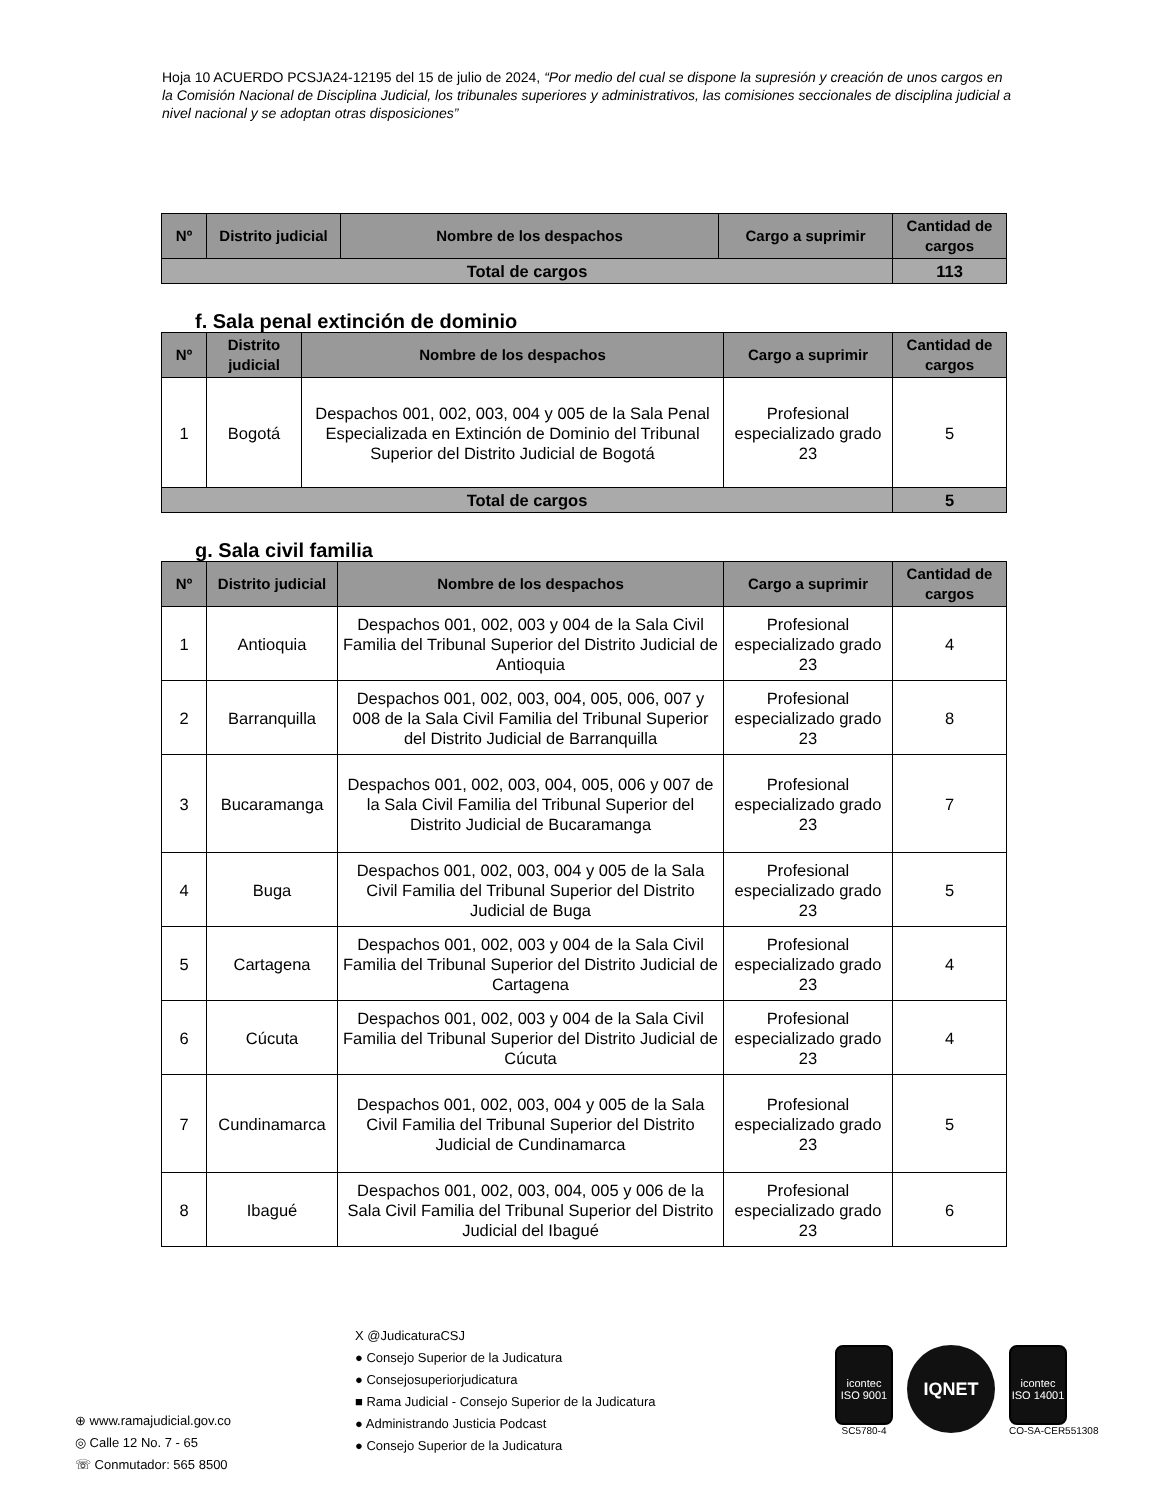Hoja 10 ACUERDO PCSJA24-12195 del 15 de julio de 2024, “Por medio del cual se dispone la supresión y creación de unos cargos en la Comisión Nacional de Disciplina Judicial, los tribunales superiores y administrativos, las comisiones seccionales de disciplina judicial a nivel nacional y se adoptan otras disposiciones”
| Nº | Distrito judicial | Nombre de los despachos | Cargo a suprimir | Cantidad de cargos |
| --- | --- | --- | --- | --- |
| Total de cargos | | | | 113 |
f. Sala penal extinción de dominio
| Nº | Distrito judicial | Nombre de los despachos | Cargo a suprimir | Cantidad de cargos |
| --- | --- | --- | --- | --- |
| 1 | Bogotá | Despachos 001, 002, 003, 004 y 005 de la Sala Penal Especializada en Extinción de Dominio del Tribunal Superior del Distrito Judicial de Bogotá | Profesional especializado grado 23 | 5 |
| Total de cargos | | | | 5 |
g. Sala civil familia
| Nº | Distrito judicial | Nombre de los despachos | Cargo a suprimir | Cantidad de cargos |
| --- | --- | --- | --- | --- |
| 1 | Antioquia | Despachos 001, 002, 003 y 004 de la Sala Civil Familia del Tribunal Superior del Distrito Judicial de Antioquia | Profesional especializado grado 23 | 4 |
| 2 | Barranquilla | Despachos 001, 002, 003, 004, 005, 006, 007 y 008 de la Sala Civil Familia del Tribunal Superior del Distrito Judicial de Barranquilla | Profesional especializado grado 23 | 8 |
| 3 | Bucaramanga | Despachos 001, 002, 003, 004, 005, 006 y 007 de la Sala Civil Familia del Tribunal Superior del Distrito Judicial de Bucaramanga | Profesional especializado grado 23 | 7 |
| 4 | Buga | Despachos 001, 002, 003, 004 y 005 de la Sala Civil Familia del Tribunal Superior del Distrito Judicial de Buga | Profesional especializado grado 23 | 5 |
| 5 | Cartagena | Despachos 001, 002, 003 y 004 de la Sala Civil Familia del Tribunal Superior del Distrito Judicial de Cartagena | Profesional especializado grado 23 | 4 |
| 6 | Cúcuta | Despachos 001, 002, 003 y 004 de la Sala Civil Familia del Tribunal Superior del Distrito Judicial de Cúcuta | Profesional especializado grado 23 | 4 |
| 7 | Cundinamarca | Despachos 001, 002, 003, 004 y 005 de la Sala Civil Familia del Tribunal Superior del Distrito Judicial de Cundinamarca | Profesional especializado grado 23 | 5 |
| 8 | Ibagué | Despachos 001, 002, 003, 004, 005 y 006 de la Sala Civil Familia del Tribunal Superior del Distrito Judicial del Ibagué | Profesional especializado grado 23 | 6 |
⊕ www.ramajudicial.gov.co
◎ Calle 12 No. 7 - 65
☏ Conmutador: 565 8500
X @JudicaturaCSJ
● Consejo Superior de la Judicatura
● Consejosuperiorjudicatura
■ Rama Judicial - Consejo Superior de la Judicatura
● Administrando Justicia Podcast
● Consejo Superior de la Judicatura
icontec ISO 9001
SC5780-4
IQNET
icontec ISO 14001
CO-SA-CER551308